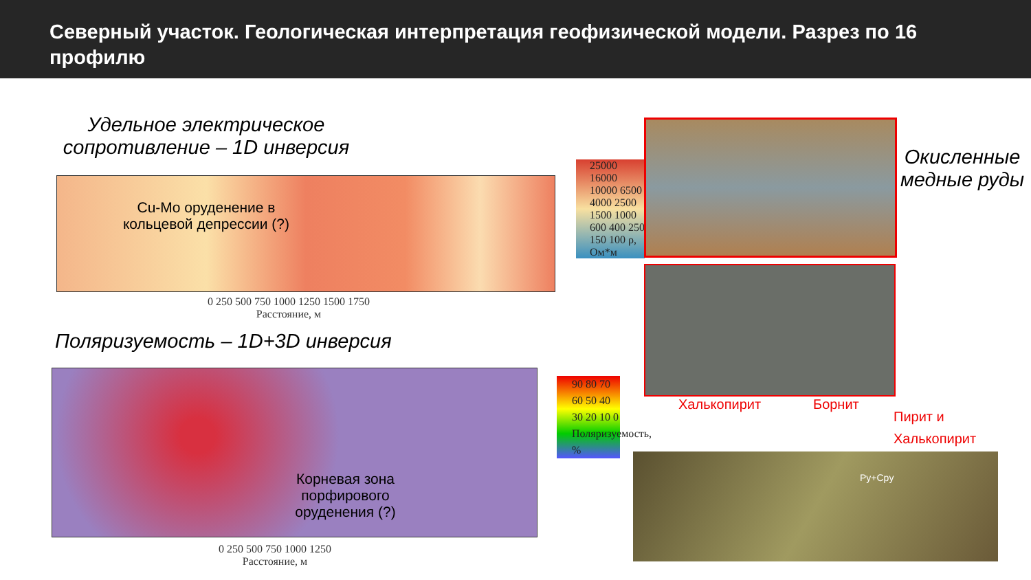Северный участок. Геологическая интерпретация геофизической модели. Разрез по 16 профилю
Удельное электрическое сопротивление – 1D инверсия
Cu-Mo оруденение в кольцевой депрессии (?)
0 250 500 750 1000 1250 1500 1750
Расстояние, м
25000 16000 10000 6500 4000 2500 1500 1000 600 400 250 150 100 ρ, Ом*м
Поляризуемость – 1D+3D инверсия
Корневая зона порфирового оруденения (?)
0 250 500 750 1000 1250
Расстояние, м
90 80 70 60 50 40 30 20 10 0 Поляризуемость, %
Окисленные медные руды
Халькопирит Борнит
Пирит и
Халькопирит
Py+Cpy